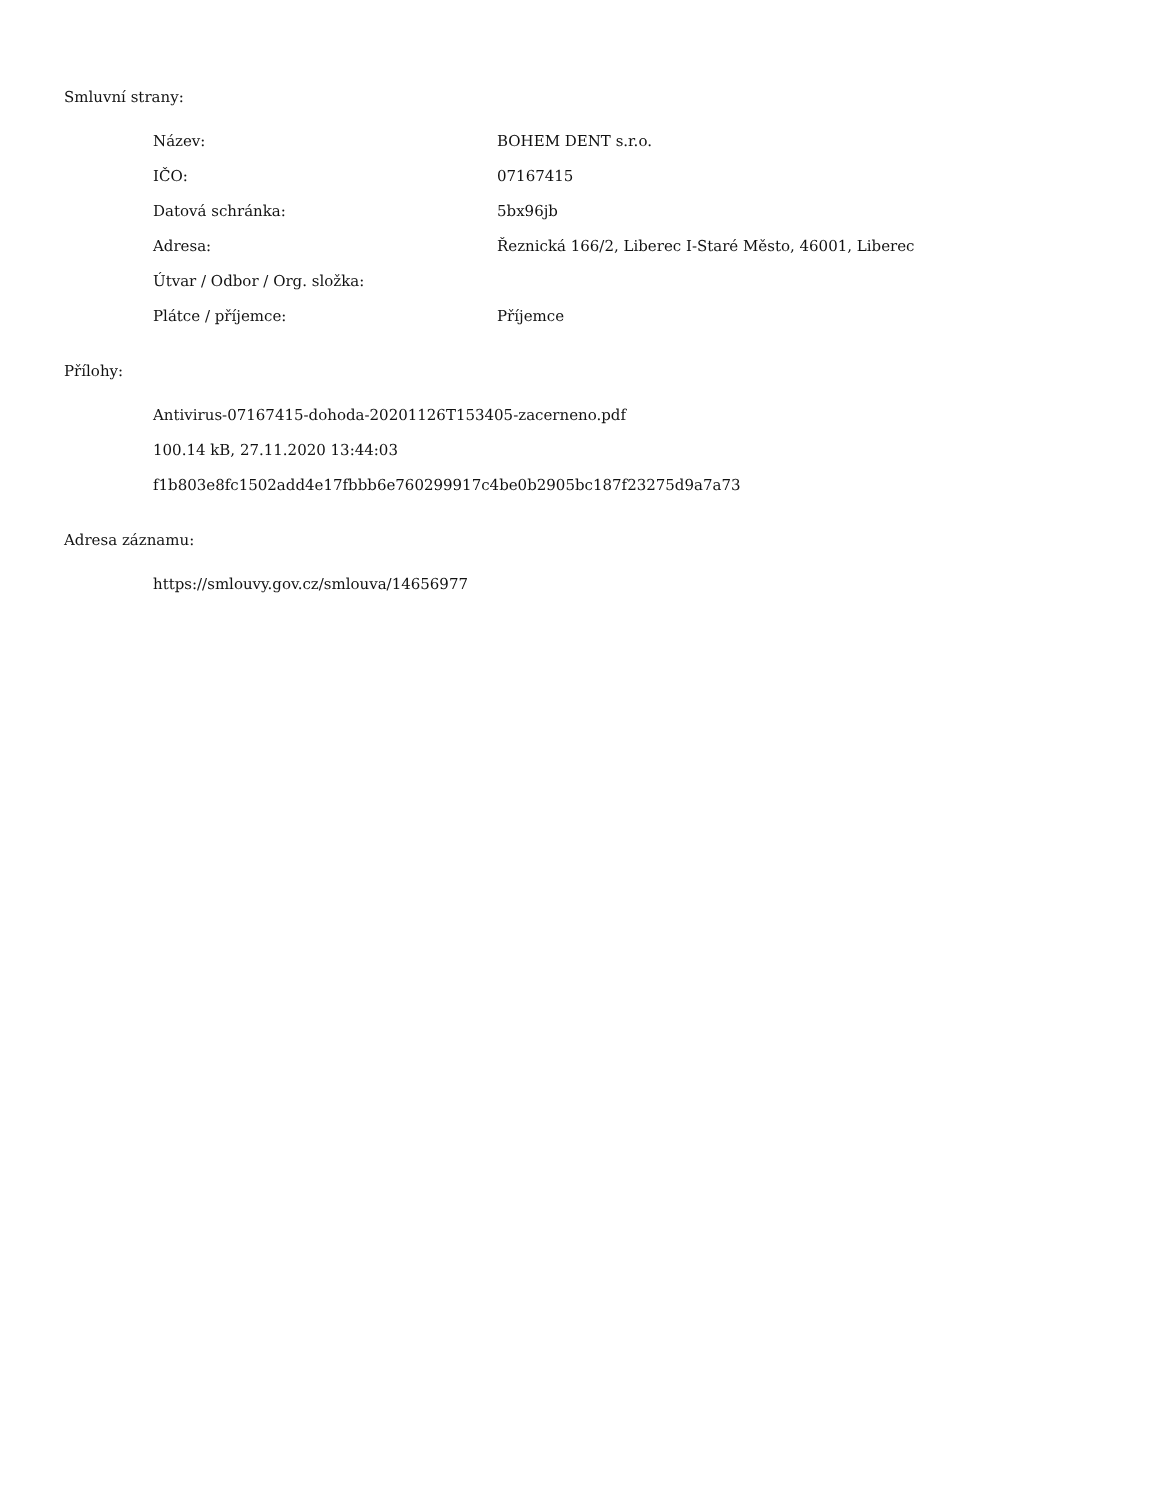Smluvní strany:
| Název: | BOHEM DENT s.r.o. |
| IČO: | 07167415 |
| Datová schránka: | 5bx96jb |
| Adresa: | Řeznická 166/2, Liberec I-Staré Město, 46001, Liberec |
| Útvar / Odbor / Org. složka: | |
| Plátce / příjemce: | Příjemce |
Přílohy:
Antivirus-07167415-dohoda-20201126T153405-zacerneno.pdf
100.14 kB, 27.11.2020 13:44:03
f1b803e8fc1502add4e17fbbb6e760299917c4be0b2905bc187f23275d9a7a73
Adresa záznamu:
https://smlouvy.gov.cz/smlouva/14656977